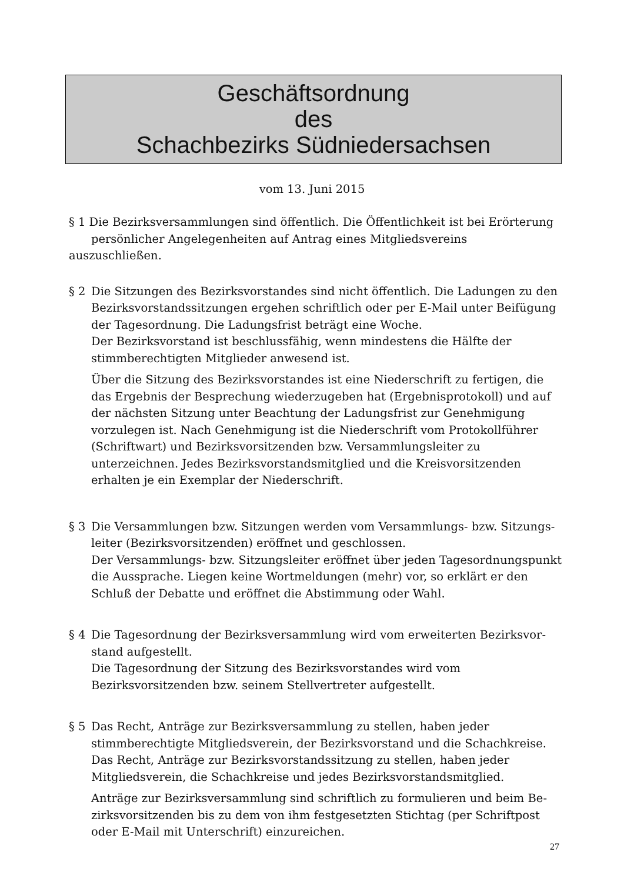Geschäftsordnung
des
Schachbezirks Südniedersachsen
vom 13. Juni 2015
§ 1 Die Bezirksversammlungen sind öffentlich. Die Öffentlichkeit ist bei Erörterung
persönlicher Angelegenheiten auf Antrag eines Mitgliedsvereins auszuschließen.
§ 2 Die Sitzungen des Bezirksvorstandes sind nicht öffentlich. Die Ladungen zu den Bezirksvorstandssitzungen ergehen schriftlich oder per E-Mail unter Beifügung der Tagesordnung. Die Ladungsfrist beträgt eine Woche.
Der Bezirksvorstand ist beschlussfähig, wenn mindestens die Hälfte der stimmbe­rechtigten Mitglieder anwesend ist.
Über die Sitzung des Bezirksvorstandes ist eine Niederschrift zu fertigen, die das Ergebnis der Besprechung wiederzugeben hat (Ergebnisprotokoll) und auf der nächsten Sitzung unter Beachtung der Ladungsfrist zur Genehmigung vorzulegen ist. Nach Genehmigung ist die Niederschrift vom Protokollführer (Schriftwart) und Bezirksvorsitzenden bzw. Versammlungsleiter zu unterzeichnen. Jedes Bezirksvor­standsmitglied und die Kreisvorsitzenden erhalten je ein Exemplar der Nieder­schrift.
§ 3 Die Versammlungen bzw. Sitzungen werden vom Versammlungs- bzw. Sitzungs­leiter (Bezirksvorsitzenden) eröffnet und geschlossen.
Der Versammlungs- bzw. Sitzungsleiter eröffnet über jeden Tagesordnungspunkt die Aussprache. Liegen keine Wortmeldungen (mehr) vor, so erklärt er den Schluß der Debatte und eröffnet die Abstimmung oder Wahl.
§ 4 Die Tagesordnung der Bezirksversammlung wird vom erweiterten Bezirksvor­stand aufgestellt.
Die Tagesordnung der Sitzung des Bezirksvorstandes wird vom Bezirksvorsitzen­den bzw. seinem Stellvertreter aufgestellt.
§ 5 Das Recht, Anträge zur Bezirksversammlung zu stellen, haben jeder stimmberech­tigte Mitgliedsverein, der Bezirksvorstand und die Schachkreise.
Das Recht, Anträge zur Bezirksvorstandssitzung zu stellen, haben jeder Mitglieds­verein, die Schachkreise und jedes Bezirksvorstandsmitglied.
Anträge zur Bezirksversammlung sind schriftlich zu formulieren und beim Be­zirksvorsitzenden bis zu dem von ihm festgesetzten Stichtag (per Schriftpost oder E-Mail mit Unterschrift) einzureichen.
27